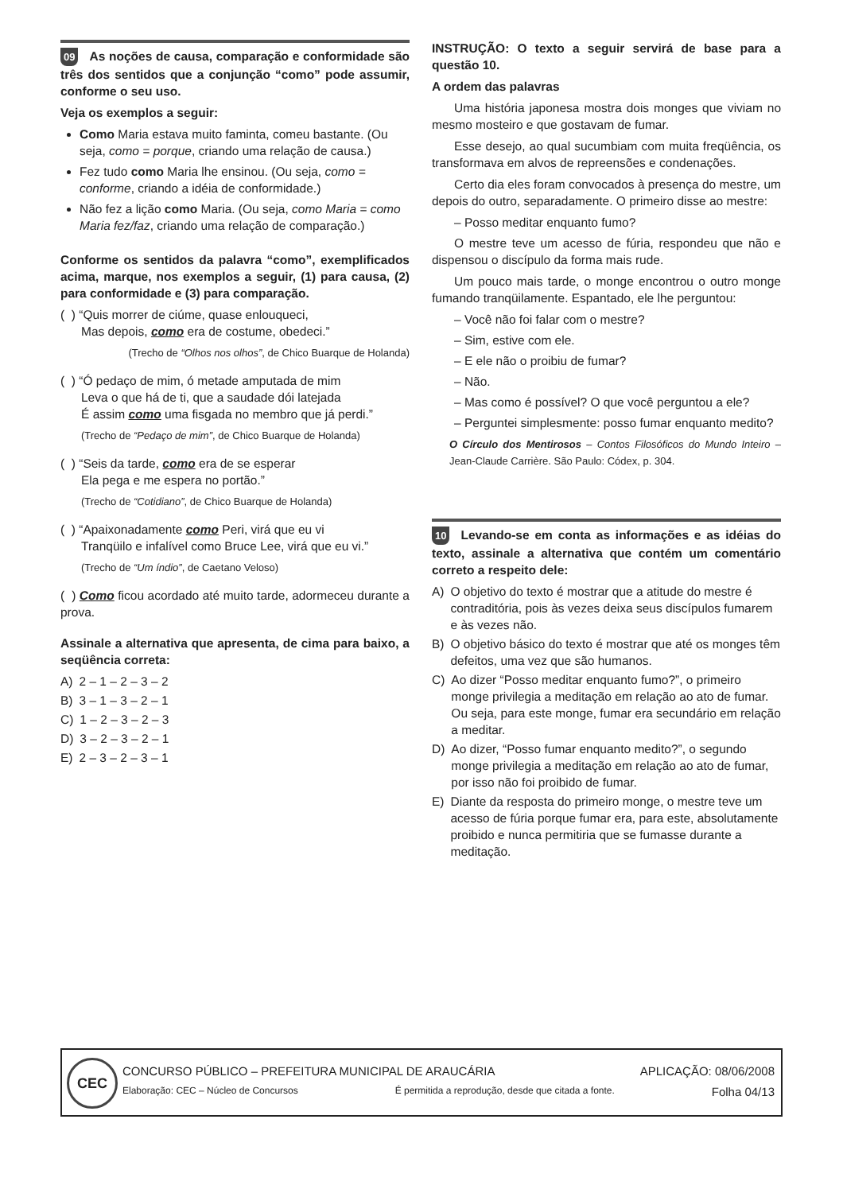09 As noções de causa, comparação e conformidade são três dos sentidos que a conjunção “como” pode assumir, conforme o seu uso.
Veja os exemplos a seguir:
Como Maria estava muito faminta, comeu bastante. (Ou seja, como = porque, criando uma relação de causa.)
Fez tudo como Maria lhe ensinou. (Ou seja, como = conforme, criando a idéia de conformidade.)
Não fez a lição como Maria. (Ou seja, como Maria = como Maria fez/faz, criando uma relação de comparação.)
Conforme os sentidos da palavra “como”, exemplificados acima, marque, nos exemplos a seguir, (1) para causa, (2) para conformidade e (3) para comparação.
( ) “Quis morrer de ciúme, quase enlouqueci,
Mas depois, como era de costume, obedeci.”
(Trecho de “Olhos nos olhos”, de Chico Buarque de Holanda)
( ) “Ó pedaço de mim, ó metade amputada de mim
Leva o que há de ti, que a saudade dói latejada
É assim como uma fisgada no membro que já perdi.”
(Trecho de “Pedaço de mim”, de Chico Buarque de Holanda)
( ) “Seis da tarde, como era de se esperar
Ela pega e me espera no portão.”
(Trecho de “Cotidiano”, de Chico Buarque de Holanda)
( ) “Apaixonadamente como Peri, virá que eu vi
Tranqüilo e infalível como Bruce Lee, virá que eu vi.”
(Trecho de “Um índio”, de Caetano Veloso)
( ) Como ficou acordado até muito tarde, adormeceu durante a prova.
Assinale a alternativa que apresenta, de cima para baixo, a seqüência correta:
A) 2 – 1 – 2 – 3 – 2
B) 3 – 1 – 3 – 2 – 1
C) 1 – 2 – 3 – 2 – 3
D) 3 – 2 – 3 – 2 – 1
E) 2 – 3 – 2 – 3 – 1
INSTRUÇÃO: O texto a seguir servirá de base para a questão 10.
A ordem das palavras
Uma história japonesa mostra dois monges que viviam no mesmo mosteiro e que gostavam de fumar.
Esse desejo, ao qual sucumbiam com muita freqüência, os transformava em alvos de repreensões e condenações.
Certo dia eles foram convocados à presença do mestre, um depois do outro, separadamente. O primeiro disse ao mestre:
– Posso meditar enquanto fumo?
O mestre teve um acesso de fúria, respondeu que não e dispensou o discípulo da forma mais rude.
Um pouco mais tarde, o monge encontrou o outro monge fumando tranqüilamente. Espantado, ele lhe perguntou:
– Você não foi falar com o mestre?
– Sim, estive com ele.
– E ele não o proibiu de fumar?
– Não.
– Mas como é possível? O que você perguntou a ele?
– Perguntei simplesmente: posso fumar enquanto medito?
O Círculo dos Mentirosos – Contos Filosóficos do Mundo Inteiro – Jean-Claude Carrière. São Paulo: Códex, p. 304.
10 Levando-se em conta as informações e as idéias do texto, assinale a alternativa que contém um comentário correto a respeito dele:
A) O objetivo do texto é mostrar que a atitude do mestre é contraditória, pois às vezes deixa seus discípulos fumarem e às vezes não.
B) O objetivo básico do texto é mostrar que até os monges têm defeitos, uma vez que são humanos.
C) Ao dizer “Posso meditar enquanto fumo?”, o primeiro monge privilegia a meditação em relação ao ato de fumar. Ou seja, para este monge, fumar era secundário em relação a meditar.
D) Ao dizer, “Posso fumar enquanto medito?”, o segundo monge privilegia a meditação em relação ao ato de fumar, por isso não foi proibido de fumar.
E) Diante da resposta do primeiro monge, o mestre teve um acesso de fúria porque fumar era, para este, absolutamente proibido e nunca permitiria que se fumasse durante a meditação.
CEC CONCURSO PÚBLICO – PREFEITURA MUNICIPAL DE ARAUCÁRIA APLICAÇÃO: 08/06/2008
Elaboração: CEC – Núcleo de Concursos É permitida a reprodução, desde que citada a fonte. Folha 04/13